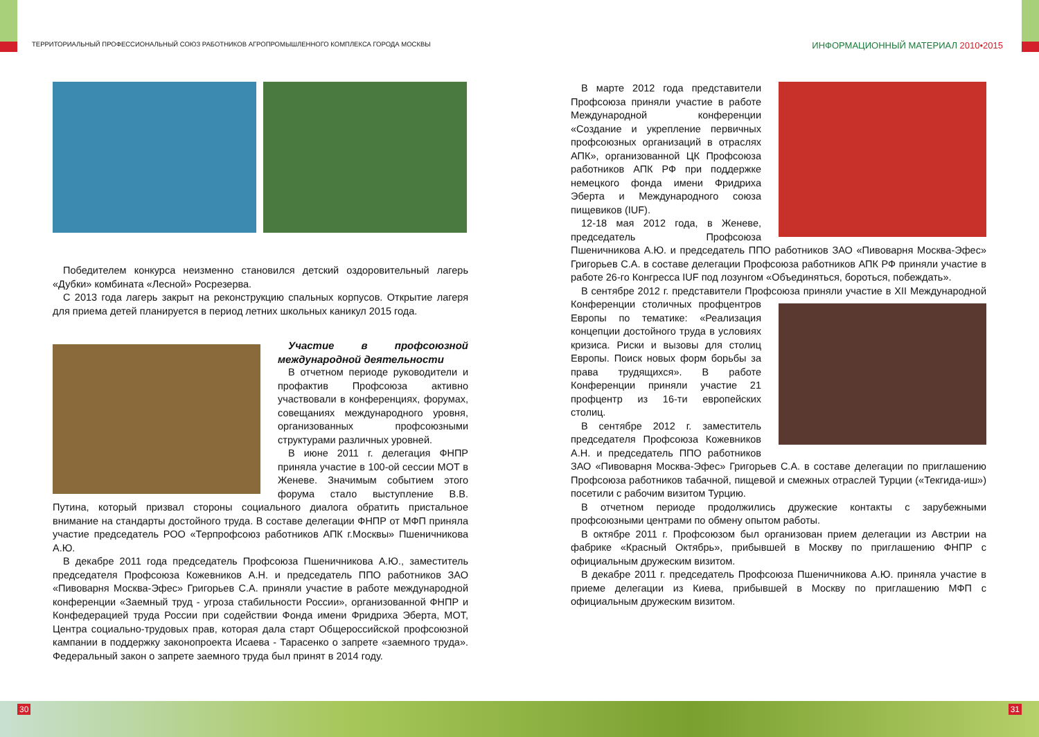ТЕРРИТОРИАЛЬНЫЙ ПРОФЕССИОНАЛЬНЫЙ СОЮЗ РАБОТНИКОВ АГРОПРОМЫШЛЕННОГО КОМПЛЕКСА ГОРОДА МОСКВЫ
ИНФОРМАЦИОННЫЙ МАТЕРИАЛ 2010•2015
Победителем конкурса неизменно становился детский оздоровительный лагерь «Дубки» комбината «Лесной» Росрезерва.
С 2013 года лагерь закрыт на реконструкцию спальных корпусов. Открытие лагеря для приема детей планируется в период летних школьных каникул 2015 года.
Участие в профсоюзной международной деятельности
В отчетном периоде руководители и профактив Профсоюза активно участвовали в конференциях, форумах, совещаниях международного уровня, организованных профсоюзными структурами различных уровней.
В июне 2011 г. делегация ФНПР приняла участие в 100-ой сессии МОТ в Женеве. Значимым событием этого форума стало выступление В.В. Путина, который призвал стороны социального диалога обратить пристальное внимание на стандарты достойного труда. В составе делегации ФНПР от МФП приняла участие председатель РОО «Терпрофсоюз работников АПК г.Москвы» Пшеничникова А.Ю.
В декабре 2011 года председатель Профсоюза Пшеничникова А.Ю., заместитель председателя Профсоюза Кожевников А.Н. и председатель ППО работников ЗАО «Пивоварня Москва-Эфес» Григорьев С.А. приняли участие в работе международной конференции «Заемный труд - угроза стабильности России», организованной ФНПР и Конфедерацией труда России при содействии Фонда имени Фридриха Эберта, МОТ, Центра социально-трудовых прав, которая дала старт Общероссийской профсоюзной кампании в поддержку законопроекта Исаева - Тарасенко о запрете «заемного труда». Федеральный закон о запрете заемного труда был принят в 2014 году.
В марте 2012 года представители Профсоюза приняли участие в работе Международной конференции «Создание и укрепление первичных профсоюзных организаций в отраслях АПК», организованной ЦК Профсоюза работников АПК РФ при поддержке немецкого фонда имени Фридриха Эберта и Международного союза пищевиков (IUF).
12-18 мая 2012 года, в Женеве, председатель Профсоюза Пшеничникова А.Ю. и председатель ППО работников ЗАО «Пивоварня Москва-Эфес» Григорьев С.А. в составе делегации Профсоюза работников АПК РФ приняли участие в работе 26-го Конгресса IUF под лозунгом «Объединяться, бороться, побеждать».
В сентябре 2012 г. представители Профсоюза приняли участие в XII Международной Конференции столичных профцентров Европы по тематике: «Реализация концепции достойного труда в условиях кризиса. Риски и вызовы для столиц Европы. Поиск новых форм борьбы за права трудящихся». В работе Конференции приняли участие 21 профцентр из 16-ти европейских столиц.
В сентябре 2012 г. заместитель председателя Профсоюза Кожевников А.Н. и председатель ППО работников ЗАО «Пивоварня Москва-Эфес» Григорьев С.А. в составе делегации по приглашению Профсоюза работников табачной, пищевой и смежных отраслей Турции («Текгида-иш») посетили с рабочим визитом Турцию.
В отчетном периоде продолжились дружеские контакты с зарубежными профсоюзными центрами по обмену опытом работы.
В октябре 2011 г. Профсоюзом был организован прием делегации из Австрии на фабрике «Красный Октябрь», прибывшей в Москву по приглашению ФНПР с официальным дружеским визитом.
В декабре 2011 г. председатель Профсоюза Пшеничникова А.Ю. приняла участие в приеме делегации из Киева, прибывшей в Москву по приглашению МФП с официальным дружеским визитом.
30 31